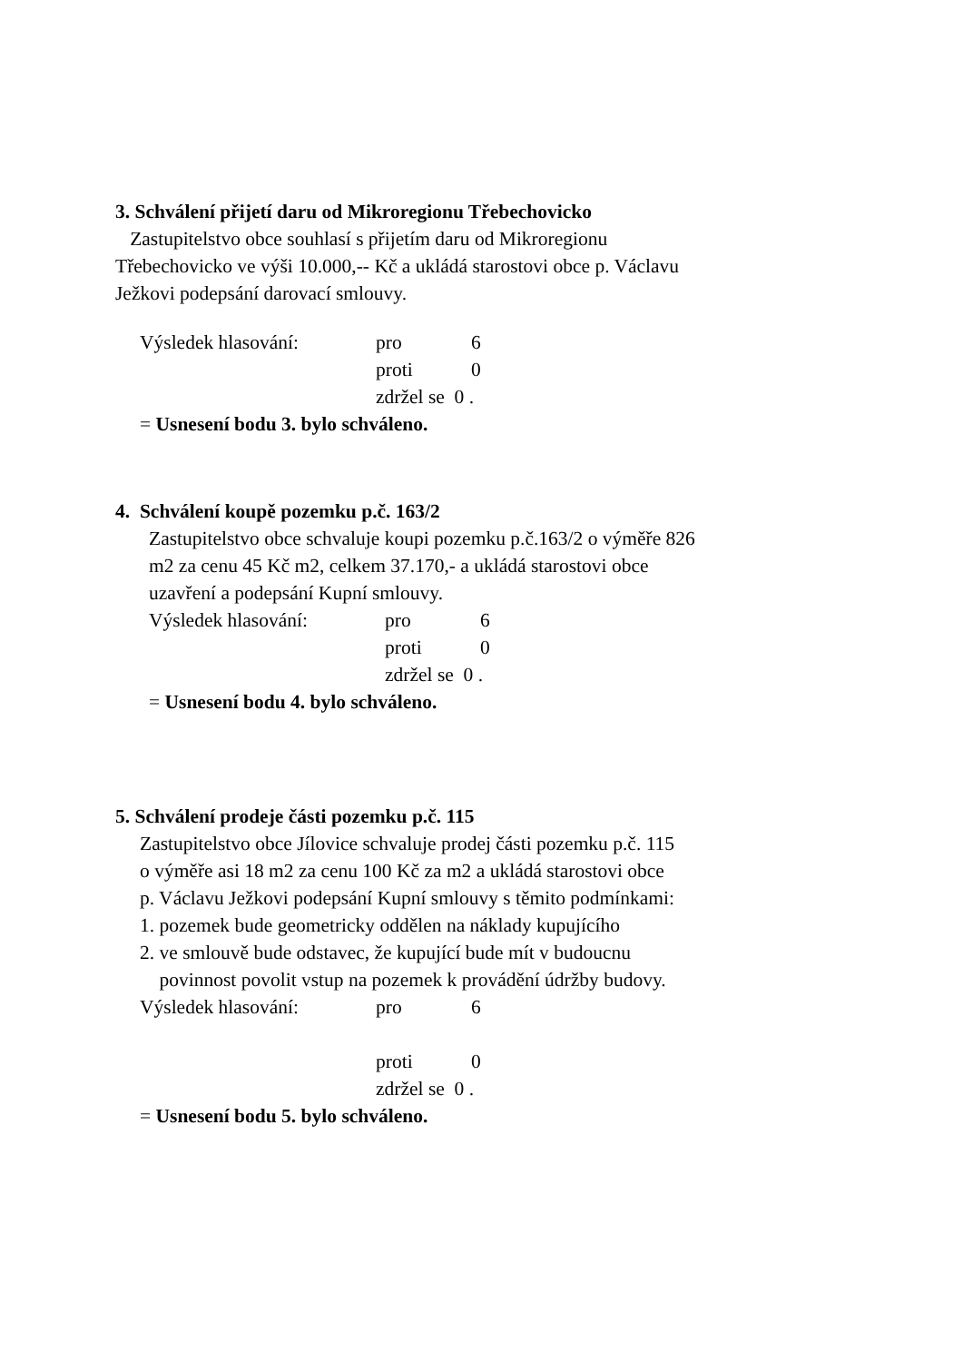3. Schválení přijetí daru od Mikroregionu Třebechovicko
Zastupitelstvo obce souhlasí s přijetím daru od Mikroregionu
Třebechovicko ve výši 10.000,-- Kč a ukládá starostovi obce p. Václavu
Ježkovi podepsání darovací smlouvy.
Výsledek hlasování: pro 6
proti 0
zdržel se 0 .
= Usnesení bodu 3. bylo schváleno.
4. Schválení koupě pozemku p.č. 163/2
Zastupitelstvo obce schvaluje koupi pozemku p.č.163/2 o výměře 826
m2 za cenu 45 Kč m2, celkem 37.170,- a ukládá starostovi obce
uzavření a podepsání Kupní smlouvy.
Výsledek hlasování: pro 6
proti 0
zdržel se 0 .
= Usnesení bodu 4. bylo schváleno.
5. Schválení prodeje části pozemku p.č. 115
Zastupitelstvo obce Jílovice schvaluje prodej části pozemku p.č. 115
o výměře asi 18 m2 za cenu 100 Kč za m2 a ukládá starostovi obce
p. Václavu Ježkovi podepsání Kupní smlouvy s těmito podmínkami:
1. pozemek bude geometricky oddělen na náklady kupujícího
2. ve smlouvě bude odstavec, že kupující bude mít v budoucnu
povinnost povolit vstup na pozemek k provádění údržby budovy.
Výsledek hlasování: pro 6
proti 0
zdržel se 0 .
= Usnesení bodu 5. bylo schváleno.